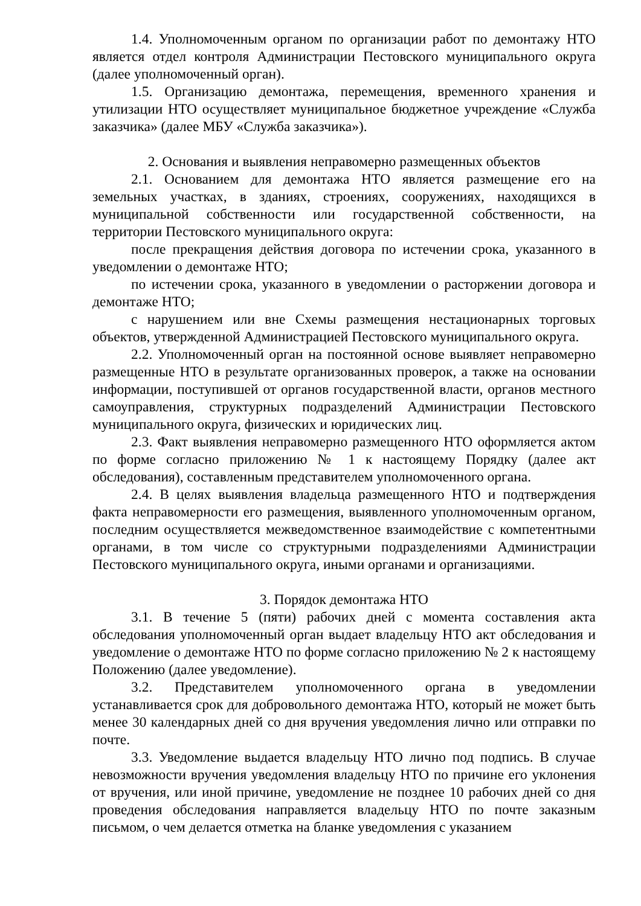1.4. Уполномоченным органом по организации работ по демонтажу НТО является отдел контроля Администрации Пестовского муниципального округа (далее уполномоченный орган).
1.5. Организацию демонтажа, перемещения, временного хранения и утилизации НТО осуществляет муниципальное бюджетное учреждение «Служба заказчика» (далее МБУ «Служба заказчика»).
2. Основания и выявления неправомерно размещенных объектов
2.1. Основанием для демонтажа НТО является размещение его на земельных участках, в зданиях, строениях, сооружениях, находящихся в муниципальной собственности или государственной собственности, на территории Пестовского муниципального округа:
после прекращения действия договора по истечении срока, указанного в уведомлении о демонтаже НТО;
по истечении срока, указанного в уведомлении о расторжении договора и демонтаже НТО;
с нарушением или вне Схемы размещения нестационарных торговых объектов, утвержденной Администрацией Пестовского муниципального округа.
2.2. Уполномоченный орган на постоянной основе выявляет неправомерно размещенные НТО в результате организованных проверок, а также на основании информации, поступившей от органов государственной власти, органов местного самоуправления, структурных подразделений Администрации Пестовского муниципального округа, физических и юридических лиц.
2.3. Факт выявления неправомерно размещенного НТО оформляется актом по форме согласно приложению № 1 к настоящему Порядку (далее акт обследования), составленным представителем уполномоченного органа.
2.4. В целях выявления владельца размещенного НТО и подтверждения факта неправомерности его размещения, выявленного уполномоченным органом, последним осуществляется межведомственное взаимодействие с компетентными органами, в том числе со структурными подразделениями Администрации Пестовского муниципального округа, иными органами и организациями.
3. Порядок демонтажа НТО
3.1. В течение 5 (пяти) рабочих дней с момента составления акта обследования уполномоченный орган выдает владельцу НТО акт обследования и уведомление о демонтаже НТО по форме согласно приложению № 2 к настоящему Положению (далее уведомление).
3.2. Представителем уполномоченного органа в уведомлении устанавливается срок для добровольного демонтажа НТО, который не может быть менее 30 календарных дней со дня вручения уведомления лично или отправки по почте.
3.3. Уведомление выдается владельцу НТО лично под подпись. В случае невозможности вручения уведомления владельцу НТО по причине его уклонения от вручения, или иной причине, уведомление не позднее 10 рабочих дней со дня проведения обследования направляется владельцу НТО по почте заказным письмом, о чем делается отметка на бланке уведомления с указанием